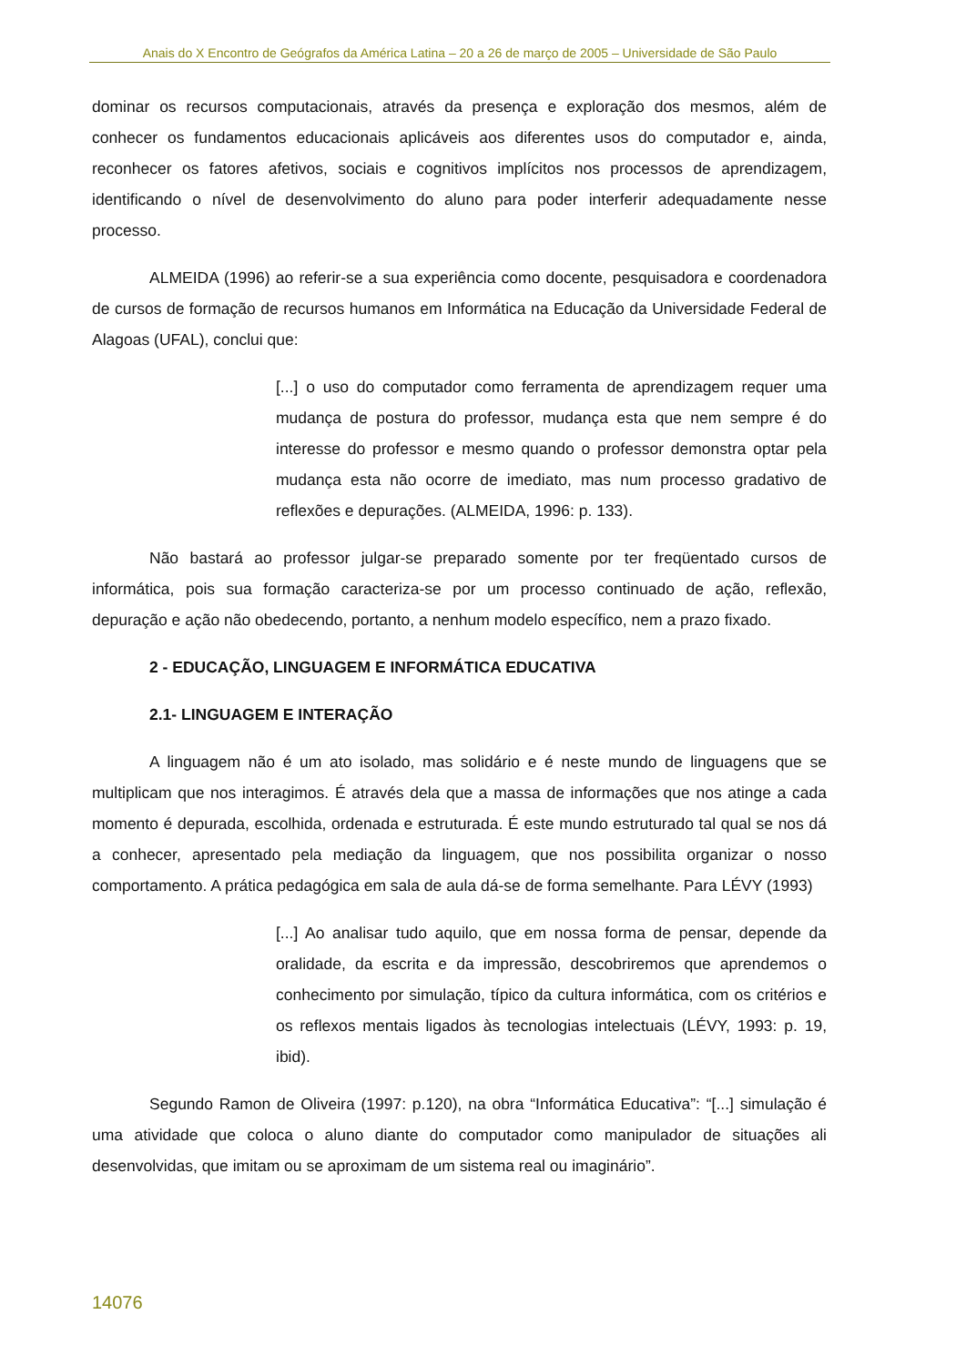Anais do X Encontro de Geógrafos da América Latina – 20 a 26 de março de 2005 – Universidade de São Paulo
dominar os recursos computacionais, através da presença e exploração dos mesmos, além de conhecer os fundamentos educacionais aplicáveis aos diferentes usos do computador e, ainda, reconhecer os fatores afetivos, sociais e cognitivos implícitos nos processos de aprendizagem, identificando o nível de desenvolvimento do aluno para poder interferir adequadamente nesse processo.
ALMEIDA (1996) ao referir-se a sua experiência como docente, pesquisadora e coordenadora de cursos de formação de recursos humanos em Informática na Educação da Universidade Federal de Alagoas (UFAL), conclui que:
[...] o uso do computador como ferramenta de aprendizagem requer uma mudança de postura do professor, mudança esta que nem sempre é do interesse do professor e mesmo quando o professor demonstra optar pela mudança esta não ocorre de imediato, mas num processo gradativo de reflexões e depurações. (ALMEIDA, 1996: p. 133).
Não bastará ao professor julgar-se preparado somente por ter freqüentado cursos de informática, pois sua formação caracteriza-se por um processo continuado de ação, reflexão, depuração e ação não obedecendo, portanto, a nenhum modelo específico, nem a prazo fixado.
2 - EDUCAÇÃO, LINGUAGEM E INFORMÁTICA EDUCATIVA
2.1- LINGUAGEM E INTERAÇÃO
A linguagem não é um ato isolado, mas solidário e é neste mundo de linguagens que se multiplicam que nos interagimos. É através dela que a massa de informações que nos atinge a cada momento é depurada, escolhida, ordenada e estruturada. É este mundo estruturado tal qual se nos dá a conhecer, apresentado pela mediação da linguagem, que nos possibilita organizar o nosso comportamento. A prática pedagógica em sala de aula dá-se de forma semelhante. Para LÉVY (1993)
[...] Ao analisar tudo aquilo, que em nossa forma de pensar, depende da oralidade, da escrita e da impressão, descobriremos que aprendemos o conhecimento por simulação, típico da cultura informática, com os critérios e os reflexos mentais ligados às tecnologias intelectuais (LÉVY, 1993: p. 19, ibid).
Segundo Ramon de Oliveira (1997: p.120), na obra “Informática Educativa”: “[...] simulação é uma atividade que coloca o aluno diante do computador como manipulador de situações ali desenvolvidas, que imitam ou se aproximam de um sistema real ou imaginário”.
14076